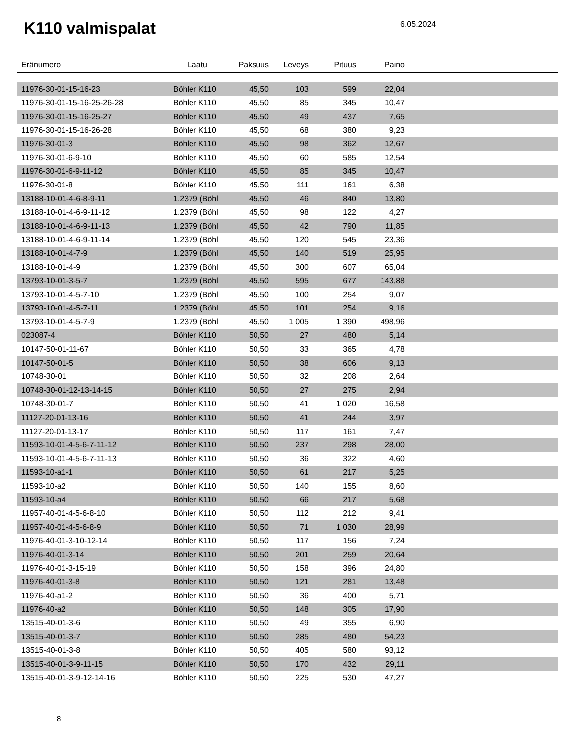K110 valmispalat 6.05.2024
| Eränumero | Laatu | Paksuus | Leveys | Pituus | Paino | |
| --- | --- | --- | --- | --- | --- | --- |
| 11976-30-01-15-16-23 | Böhler K110 | 45,50 | 103 | 599 | 22,04 | |
| 11976-30-01-15-16-25-26-28 | Böhler K110 | 45,50 | 85 | 345 | 10,47 | |
| 11976-30-01-15-16-25-27 | Böhler K110 | 45,50 | 49 | 437 | 7,65 | |
| 11976-30-01-15-16-26-28 | Böhler K110 | 45,50 | 68 | 380 | 9,23 | |
| 11976-30-01-3 | Böhler K110 | 45,50 | 98 | 362 | 12,67 | |
| 11976-30-01-6-9-10 | Böhler K110 | 45,50 | 60 | 585 | 12,54 | |
| 11976-30-01-6-9-11-12 | Böhler K110 | 45,50 | 85 | 345 | 10,47 | |
| 11976-30-01-8 | Böhler K110 | 45,50 | 111 | 161 | 6,38 | |
| 13188-10-01-4-6-8-9-11 | 1.2379 (Böhl | 45,50 | 46 | 840 | 13,80 | |
| 13188-10-01-4-6-9-11-12 | 1.2379 (Böhl | 45,50 | 98 | 122 | 4,27 | |
| 13188-10-01-4-6-9-11-13 | 1.2379 (Böhl | 45,50 | 42 | 790 | 11,85 | |
| 13188-10-01-4-6-9-11-14 | 1.2379 (Böhl | 45,50 | 120 | 545 | 23,36 | |
| 13188-10-01-4-7-9 | 1.2379 (Böhl | 45,50 | 140 | 519 | 25,95 | |
| 13188-10-01-4-9 | 1.2379 (Böhl | 45,50 | 300 | 607 | 65,04 | |
| 13793-10-01-3-5-7 | 1.2379 (Böhl | 45,50 | 595 | 677 | 143,88 | |
| 13793-10-01-4-5-7-10 | 1.2379 (Böhl | 45,50 | 100 | 254 | 9,07 | |
| 13793-10-01-4-5-7-11 | 1.2379 (Böhl | 45,50 | 101 | 254 | 9,16 | |
| 13793-10-01-4-5-7-9 | 1.2379 (Böhl | 45,50 | 1 005 | 1 390 | 498,96 | |
| 023087-4 | Böhler K110 | 50,50 | 27 | 480 | 5,14 | |
| 10147-50-01-11-67 | Böhler K110 | 50,50 | 33 | 365 | 4,78 | |
| 10147-50-01-5 | Böhler K110 | 50,50 | 38 | 606 | 9,13 | |
| 10748-30-01 | Böhler K110 | 50,50 | 32 | 208 | 2,64 | |
| 10748-30-01-12-13-14-15 | Böhler K110 | 50,50 | 27 | 275 | 2,94 | |
| 10748-30-01-7 | Böhler K110 | 50,50 | 41 | 1 020 | 16,58 | |
| 11127-20-01-13-16 | Böhler K110 | 50,50 | 41 | 244 | 3,97 | |
| 11127-20-01-13-17 | Böhler K110 | 50,50 | 117 | 161 | 7,47 | |
| 11593-10-01-4-5-6-7-11-12 | Böhler K110 | 50,50 | 237 | 298 | 28,00 | |
| 11593-10-01-4-5-6-7-11-13 | Böhler K110 | 50,50 | 36 | 322 | 4,60 | |
| 11593-10-a1-1 | Böhler K110 | 50,50 | 61 | 217 | 5,25 | |
| 11593-10-a2 | Böhler K110 | 50,50 | 140 | 155 | 8,60 | |
| 11593-10-a4 | Böhler K110 | 50,50 | 66 | 217 | 5,68 | |
| 11957-40-01-4-5-6-8-10 | Böhler K110 | 50,50 | 112 | 212 | 9,41 | |
| 11957-40-01-4-5-6-8-9 | Böhler K110 | 50,50 | 71 | 1 030 | 28,99 | |
| 11976-40-01-3-10-12-14 | Böhler K110 | 50,50 | 117 | 156 | 7,24 | |
| 11976-40-01-3-14 | Böhler K110 | 50,50 | 201 | 259 | 20,64 | |
| 11976-40-01-3-15-19 | Böhler K110 | 50,50 | 158 | 396 | 24,80 | |
| 11976-40-01-3-8 | Böhler K110 | 50,50 | 121 | 281 | 13,48 | |
| 11976-40-a1-2 | Böhler K110 | 50,50 | 36 | 400 | 5,71 | |
| 11976-40-a2 | Böhler K110 | 50,50 | 148 | 305 | 17,90 | |
| 13515-40-01-3-6 | Böhler K110 | 50,50 | 49 | 355 | 6,90 | |
| 13515-40-01-3-7 | Böhler K110 | 50,50 | 285 | 480 | 54,23 | |
| 13515-40-01-3-8 | Böhler K110 | 50,50 | 405 | 580 | 93,12 | |
| 13515-40-01-3-9-11-15 | Böhler K110 | 50,50 | 170 | 432 | 29,11 | |
| 13515-40-01-3-9-12-14-16 | Böhler K110 | 50,50 | 225 | 530 | 47,27 | |
8